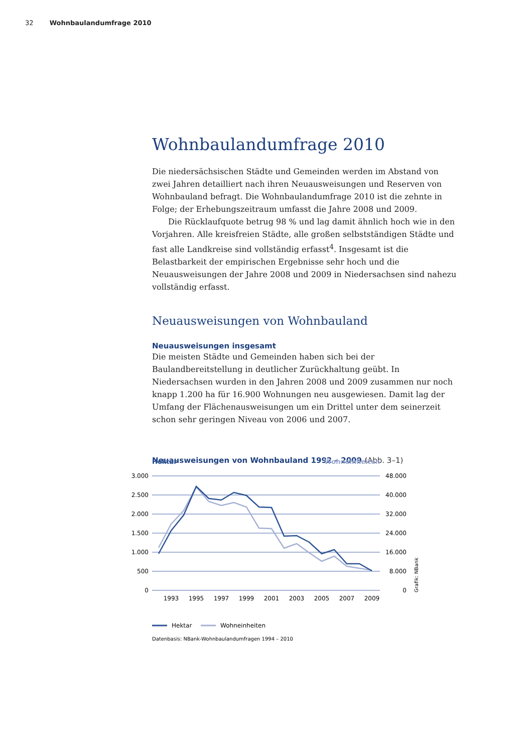32 Wohnbaulandumfrage 2010
Wohnbaulandumfrage 2010
Die niedersächsischen Städte und Gemeinden werden im Abstand von zwei Jahren detailliert nach ihren Neuausweisungen und Reserven von Wohnbauland befragt. Die Wohnbaulandumfrage 2010 ist die zehnte in Folge; der Erhebungszeitraum umfasst die Jahre 2008 und 2009.
Die Rücklaufquote betrug 98 % und lag damit ähnlich hoch wie in den Vorjahren. Alle kreisfreien Städte, alle großen selbstständigen Städte und fast alle Landkreise sind vollständig erfasst<sup>4</sup>. Insgesamt ist die Belastbarkeit der empirischen Ergebnisse sehr hoch und die Neuausweisungen der Jahre 2008 und 2009 in Niedersachsen sind nahezu vollständig erfasst.
Neuausweisungen von Wohnbauland
Neuausweisungen insgesamt
Die meisten Städte und Gemeinden haben sich bei der Baulandbereitstellung in deutlicher Zurückhaltung geübt. In Niedersachsen wurden in den Jahren 2008 und 2009 zusammen nur noch knapp 1.200 ha für 16.900 Wohnungen neu ausgewiesen. Damit lag der Umfang der Flächenausweisungen um ein Drittel unter dem seinerzeit schon sehr geringen Niveau von 2006 und 2007.
Neuausweisungen von Wohnbauland 1992 – 2009 (Abb. 3–1)
Hektar
Wohneinheiten
3.000
2.500
2.000
1.500
1.000
500
0
48.000
40.000
32.000
24.000
16.000
8.000
0
Grafik: NBank
1993
1995
1997
1999
2001
2003
2005
2007
2009
Hektar
Wohneinheiten
Datenbasis: NBank-Wohnbaulandumfragen 1994 – 2010